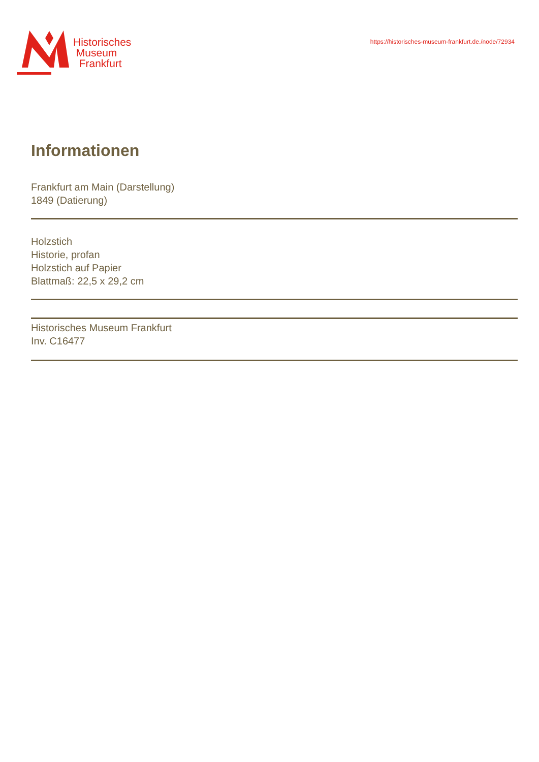Historisches
Museum
Frankfurt
https://historisches-museum-frankfurt.de./node/72934
Informationen
Frankfurt am Main (Darstellung)
1849 (Datierung)
Holzstich
Historie, profan
Holzstich auf Papier
Blattmaß: 22,5 x 29,2 cm
Historisches Museum Frankfurt
Inv. C16477